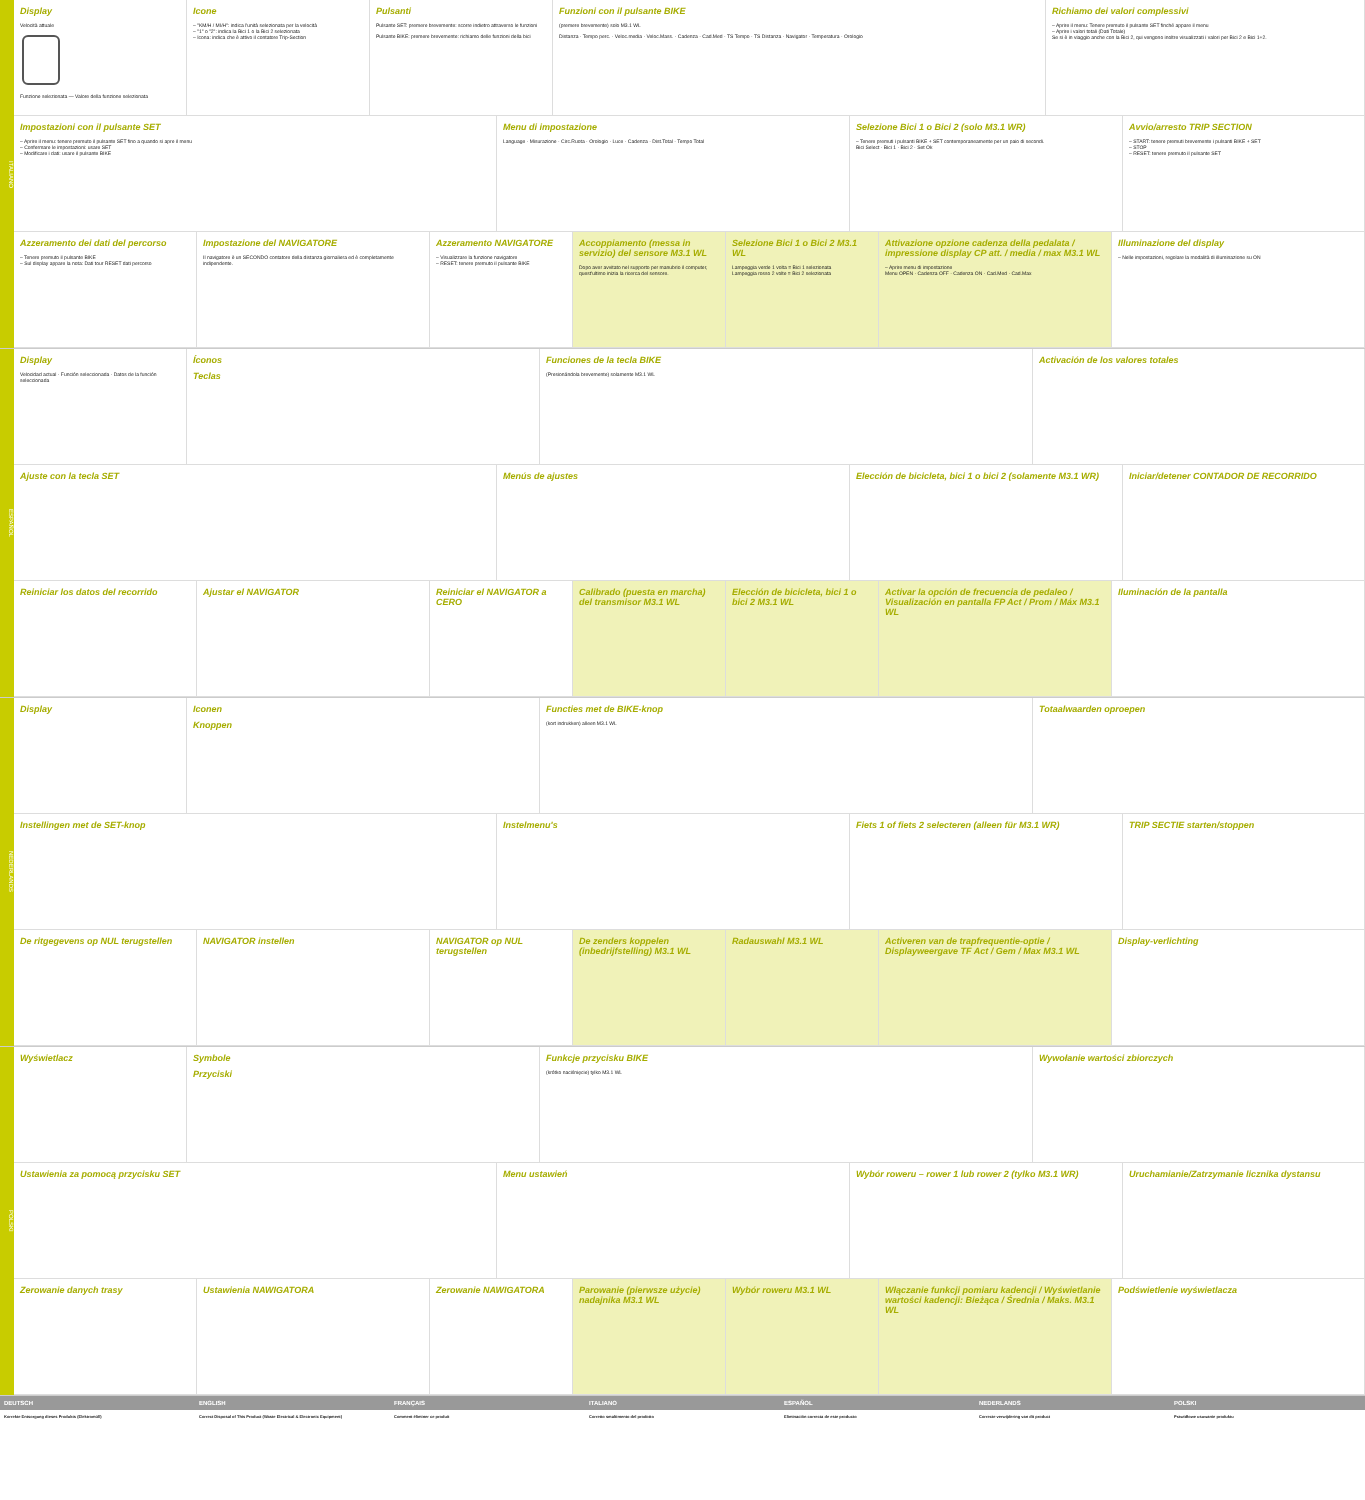ITALIANO
Display
Velocità attuale
Funzione selezionata — Valore della funzione selezionata
Icone
– "KM/H / MI/H": indica l'unità selezionata per la velocità
– "1" o "2": indica la Bici 1 o la Bici 2 selezionata
– Icona: indica che è attivo il contatore Trip-Section
Pulsanti
Pulsante SET: premere brevemente: scorre indietro attraverso le funzioni
Pulsante BIKE: premere brevemente: richiamo delle funzioni della bici
Funzioni con il pulsante BIKE
(premere brevemente) solo M3.1 WL
Distanza · Tempo perc. · Veloc.media · Veloc.Mass. · Cadenza · Cad.Med · TS Tempo · TS Distanza · Navigator · Temperatura · Orologio
Richiamo dei valori complessivi
– Aprire il menu: Tenere premuto il pulsante SET finché appare il menu
– Aprire i valori totali (Dati Totale)
Se si è in viaggio anche con la Bici 2, qui vengono inoltre visualizzati i valori per Bici 2 e Bici 1+2.
Impostazioni con il pulsante SET
– Aprire il menu: tenere premuto il pulsante SET fino a quando si apre il menu
– Confermare le impostazioni: usare SET
– Modificare i dati: usare il pulsante BIKE
Menu di impostazione
Language · Misurazione · Circ.Ruota · Orologio · Luce · Cadenza · Dist.Total · Tempo Total
Selezione Bici 1 o Bici 2 (solo M3.1 WR)
– Tenere premuti i pulsanti BIKE + SET contemporaneamente per un paio di secondi.
Bici Select · Bici 1 · Bici 2 · Set Ok
Avvio/arresto TRIP SECTION
– START: tenere premuti brevemente i pulsanti BIKE + SET
– STOP
– RESET: tenere premuto il pulsante SET
Azzeramento dei dati del percorso
– Tenere premuto il pulsante BIKE
– Sul display appare la nota: Dati tour RESET dati percorso
Impostazione del NAVIGATORE
Il navigatore è un SECONDO contatore della distanza giornaliera ed è completamente indipendente.
Azzeramento NAVIGATORE
– Visualizzare la funzione navigatore
– RESET: tenere premuto il pulsante BIKE
Accoppiamento (messa in servizio) del sensore M3.1 WL
Dopo aver avvitato nel supporto per manubrio il computer, quest'ultimo inizia la ricerca del sensore.
Selezione Bici 1 o Bici 2 M3.1 WL
Lampeggia verde 1 volta = Bici 1 selezionata
Lampeggia rosso 2 volte = Bici 2 selezionata
Attivazione opzione cadenza della pedalata / impressione display CP att. / media / max M3.1 WL
– Aprire menu di impostazione
Menu OPEN · Cadenza OFF · Cadenza ON · Cad.Med · Cad.Max
Illuminazione del display
– Nelle impostazioni, regolare la modalità di illuminazione su ON
ESPAÑOL
Display
Velocidad actual · Función seleccionada · Datos de la función seleccionada
Íconos
Teclas
Funciones de la tecla BIKE
(Presionándola brevemente) solamente M3.1 WL
Activación de los valores totales
Ajuste con la tecla SET Menús de ajustes Elección de bicicleta, bici 1 o bici 2 (solamente M3.1 WR) Iniciar/detener CONTADOR DE RECORRIDO
Reiniciar los datos del recorrido Ajustar el NAVIGATOR Reiniciar el NAVIGATOR a CERO Calibrado (puesta en marcha) del transmisor M3.1 WL
Elección de bicicleta, bici 1 o bici 2 M3.1 WL Activar la opción de frecuencia de pedaleo / Visualización en pantalla FP Act / Prom / Máx M3.1 WL
Iluminación de la pantalla
NEDERLANDS
Display Iconen
Knoppen
Functies met de BIKE-knop
(kort indrukken) alleen M3.1 WL
Totaalwaarden oproepen
Instellingen met de SET-knop Instelmenu's Fiets 1 of fiets 2 selecteren (alleen für M3.1 WR) TRIP SECTIE starten/stoppen
De ritgegevens op NUL terugstellen NAVIGATOR instellen NAVIGATOR op NUL terugstellen De zenders koppelen (inbedrijfstelling) M3.1 WL
Radauswahl M3.1 WL Activeren van de trapfrequentie-optie / Displayweergave TF Act / Gem / Max M3.1 WL
Display-verlichting
POLSKI
Wyświetlacz Symbole
Przyciski
Funkcje przycisku BIKE
(krótko naciśnięcie) tylko M3.1 WL
Wywołanie wartości zbiorczych
Ustawienia za pomocą przycisku SET Menu ustawień Wybór roweru – rower 1 lub rower 2 (tylko M3.1 WR) Uruchamianie/Zatrzymanie licznika dystansu
Zerowanie danych trasy Ustawienia NAWIGATORA Zerowanie NAWIGATORA Parowanie (pierwsze użycie) nadajnika M3.1 WL Wybór roweru M3.1 WL Włączanie funkcji pomiaru kadencji / Wyświetlanie wartości kadencji: Bieżąca / Średnia / Maks. M3.1 WL
Podświetlenie wyświetlacza
DEUTSCH
Korrekte Entsorgung dieses Produkts (Elektromüll)
ENGLISH
Correct Disposal of This Product (Waste Electrical & Electronic Equipment)
FRANÇAIS
Comment éliminer ce produit
ITALIANO
Corretto smaltimento del prodotto
ESPAÑOL
Eliminación correcta de este producto
NEDERLANDS
Correcte verwijdering van dit product
POLSKI
Prawidłowe usuwanie produktu